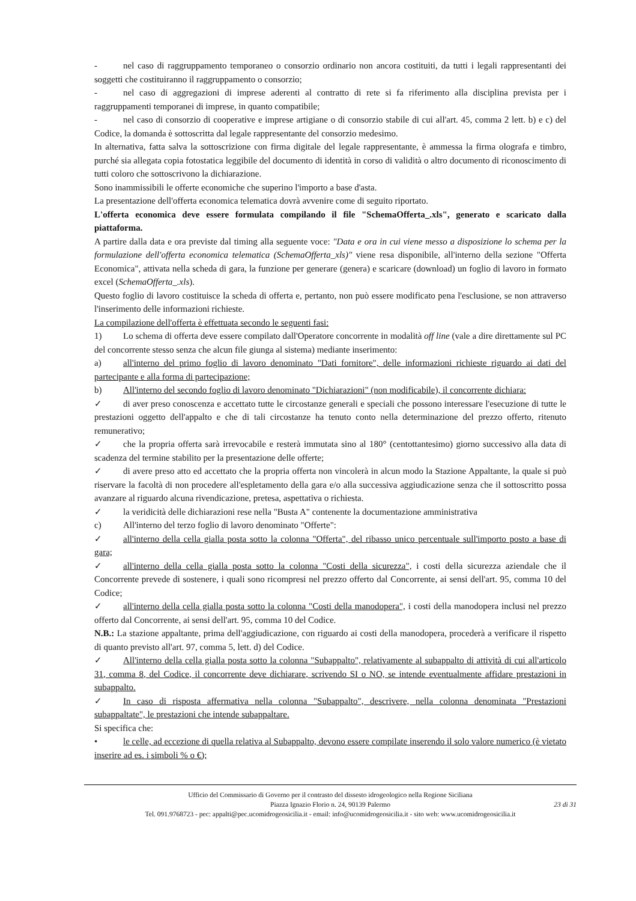- nel caso di raggruppamento temporaneo o consorzio ordinario non ancora costituiti, da tutti i legali rappresentanti dei soggetti che costituiranno il raggruppamento o consorzio;
- nel caso di aggregazioni di imprese aderenti al contratto di rete si fa riferimento alla disciplina prevista per i raggruppamenti temporanei di imprese, in quanto compatibile;
- nel caso di consorzio di cooperative e imprese artigiane o di consorzio stabile di cui all'art. 45, comma 2 lett. b) e c) del Codice, la domanda è sottoscritta dal legale rappresentante del consorzio medesimo.
In alternativa, fatta salva la sottoscrizione con firma digitale del legale rappresentante, è ammessa la firma olografa e timbro, purché sia allegata copia fotostatica leggibile del documento di identità in corso di validità o altro documento di riconoscimento di tutti coloro che sottoscrivono la dichiarazione.
Sono inammissibili le offerte economiche che superino l'importo a base d'asta.
La presentazione dell'offerta economica telematica dovrà avvenire come di seguito riportato.
L'offerta economica deve essere formulata compilando il file "SchemaOfferta_.xls", generato e scaricato dalla piattaforma.
A partire dalla data e ora previste dal timing alla seguente voce: "Data e ora in cui viene messo a disposizione lo schema per la formulazione dell'offerta economica telematica (SchemaOfferta_xls)" viene resa disponibile, all'interno della sezione "Offerta Economica", attivata nella scheda di gara, la funzione per generare (genera) e scaricare (download) un foglio di lavoro in formato excel (SchemaOfferta_.xls).
Questo foglio di lavoro costituisce la scheda di offerta e, pertanto, non può essere modificato pena l'esclusione, se non attraverso l'inserimento delle informazioni richieste.
La compilazione dell'offerta è effettuata secondo le seguenti fasi:
1) Lo schema di offerta deve essere compilato dall'Operatore concorrente in modalità off line (vale a dire direttamente sul PC del concorrente stesso senza che alcun file giunga al sistema) mediante inserimento:
a) all'interno del primo foglio di lavoro denominato "Dati fornitore", delle informazioni richieste riguardo ai dati del partecipante e alla forma di partecipazione;
b) All'interno del secondo foglio di lavoro denominato "Dichiarazioni" (non modificabile), il concorrente dichiara:
✓ di aver preso conoscenza e accettato tutte le circostanze generali e speciali che possono interessare l'esecuzione di tutte le prestazioni oggetto dell'appalto e che di tali circostanze ha tenuto conto nella determinazione del prezzo offerto, ritenuto remunerativo;
✓ che la propria offerta sarà irrevocabile e resterà immutata sino al 180° (centottantesimo) giorno successivo alla data di scadenza del termine stabilito per la presentazione delle offerte;
✓ di avere preso atto ed accettato che la propria offerta non vincolerà in alcun modo la Stazione Appaltante, la quale si può riservare la facoltà di non procedere all'espletamento della gara e/o alla successiva aggiudicazione senza che il sottoscritto possa avanzare al riguardo alcuna rivendicazione, pretesa, aspettativa o richiesta.
✓ la veridicità delle dichiarazioni rese nella "Busta A" contenente la documentazione amministrativa
c) All'interno del terzo foglio di lavoro denominato "Offerte":
✓ all'interno della cella gialla posta sotto la colonna "Offerta", del ribasso unico percentuale sull'importo posto a base di gara;
✓ all'interno della cella gialla posta sotto la colonna "Costi della sicurezza", i costi della sicurezza aziendale che il Concorrente prevede di sostenere, i quali sono ricompresi nel prezzo offerto dal Concorrente, ai sensi dell'art. 95, comma 10 del Codice;
✓ all'interno della cella gialla posta sotto la colonna "Costi della manodopera", i costi della manodopera inclusi nel prezzo offerto dal Concorrente, ai sensi dell'art. 95, comma 10 del Codice.
N.B.: La stazione appaltante, prima dell'aggiudicazione, con riguardo ai costi della manodopera, procederà a verificare il rispetto di quanto previsto all'art. 97, comma 5, lett. d) del Codice.
✓ All'interno della cella gialla posta sotto la colonna "Subappalto", relativamente al subappalto di attività di cui all'articolo 31, comma 8, del Codice, il concorrente deve dichiarare, scrivendo SI o NO, se intende eventualmente affidare prestazioni in subappalto.
✓ In caso di risposta affermativa nella colonna "Subappalto", descrivere, nella colonna denominata "Prestazioni subappaltate", le prestazioni che intende subappaltare.
Si specifica che:
• le celle, ad eccezione di quella relativa al Subappalto, devono essere compilate inserendo il solo valore numerico (è vietato inserire ad es. i simboli % o €);
Ufficio del Commissario di Governo per il contrasto del dissesto idrogeologico nella Regione Siciliana
Piazza Ignazio Florio n. 24, 90139 Palermo
Tel. 091.9768723 - pec: appalti@pec.ucomidrogeosicilia.it - email: info@ucomidrogeosicilia.it - sito web: www.ucomidrogeosicilia.it
23 di 31